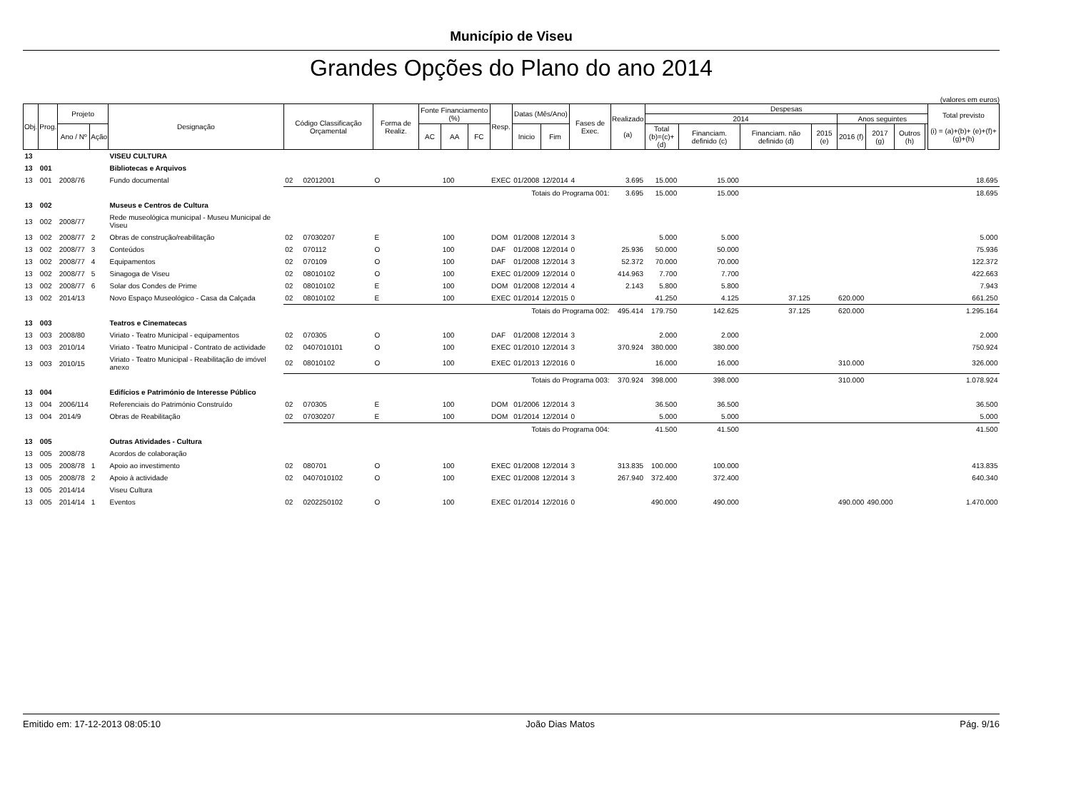Município de Viseu
Grandes Opções do Plano do ano 2014
(valores em euros)
| Obj. | Prog. | Projeto | | Designação | Código Classificação Orçamental | | Forma de Realiz. | Fonte Financiamento (%) | | | Resp. | Datas (Mês/Ano) | | Fases de Exec. | Realizado (a) | Despesas | | | | | | | | Total previsto (i) = (a)+(b)+ (e)+(f)+(g)+(h) |
| --- | --- | --- | --- | --- | --- | --- | --- | --- | --- | --- | --- | --- | --- | --- | --- | --- | --- | --- | --- | --- | --- | --- | --- | --- |
| | | | | | | | | | | | | | | | | 2014 | | | | Anos seguintes | | | | |
| | | | | | | | | | | | | | | | | Total (b)=(c)+(d) | Financiam. definido (c) | Financiam. não definido (d) | | 2015 (e) | 2016 (f) | 2017 (g) | Outros (h) | |
| | | Ano / Nº | Ação | | | | | AC | AA | FC | | Inicio | Fim | | | | | | | | | | | |
| 13 | | | | VISEU CULTURA | | | | | | | | | | | | | | | | | | | | |
| 13 | 001 | | | Bibliotecas e Arquivos | | | | | | | | | | | | | | | | | | | | |
| 13 | 001 | 2008/76 | | Fundo documental | 02 | 02012001 | O | | 100 | | EXEC | 01/2008 | 12/2014 | 4 | 3.695 | 15.000 | 15.000 | | | | | | | 18.695 |
| | | | | | Totais do Programa 001: | | | | | | | | | | 3.695 | 15.000 | 15.000 | | | | | | | 18.695 |
| 13 | 002 | | | Museus e Centros de Cultura | | | | | | | | | | | | | | | | | | | | |
| 13 | 002 | 2008/77 | | Rede museológica municipal - Museu Municipal de Viseu | | | | | | | | | | | | | | | | | | | | |
| 13 | 002 | 2008/77 | 2 | Obras de construção/reabilitação | 02 | 07030207 | E | | 100 | | DOM | 01/2008 | 12/2014 | 3 | | 5.000 | 5.000 | | | | | | | 5.000 |
| 13 | 002 | 2008/77 | 3 | Conteúdos | 02 | 070112 | O | | 100 | | DAF | 01/2008 | 12/2014 | 0 | 25.936 | 50.000 | 50.000 | | | | | | | 75.936 |
| 13 | 002 | 2008/77 | 4 | Equipamentos | 02 | 070109 | O | | 100 | | DAF | 01/2008 | 12/2014 | 3 | 52.372 | 70.000 | 70.000 | | | | | | | 122.372 |
| 13 | 002 | 2008/77 | 5 | Sinagoga de Viseu | 02 | 08010102 | O | | 100 | | EXEC | 01/2009 | 12/2014 | 0 | 414.963 | 7.700 | 7.700 | | | | | | | 422.663 |
| 13 | 002 | 2008/77 | 6 | Solar dos Condes de Prime | 02 | 08010102 | E | | 100 | | DOM | 01/2008 | 12/2014 | 4 | 2.143 | 5.800 | 5.800 | | | | | | | 7.943 |
| 13 | 002 | 2014/13 | | Novo Espaço Museológico - Casa da Calçada | 02 | 08010102 | E | | 100 | | EXEC | 01/2014 | 12/2015 | 0 | | 41.250 | 4.125 | 37.125 | | 620.000 | | | | 661.250 |
| | | | | | Totais do Programa 002: | | | | | | | | | | 495.414 | 179.750 | 142.625 | 37.125 | | 620.000 | | | | 1.295.164 |
| 13 | 003 | | | Teatros e Cinematecas | | | | | | | | | | | | | | | | | | | | |
| 13 | 003 | 2008/80 | | Viriato - Teatro Municipal - equipamentos | 02 | 070305 | O | | 100 | | DAF | 01/2008 | 12/2014 | 3 | | 2.000 | 2.000 | | | | | | | 2.000 |
| 13 | 003 | 2010/14 | | Viriato - Teatro Municipal - Contrato de actividade | 02 | 0407010101 | O | | 100 | | EXEC | 01/2010 | 12/2014 | 3 | 370.924 | 380.000 | 380.000 | | | | | | | 750.924 |
| 13 | 003 | 2010/15 | | Viriato - Teatro Municipal - Reabilitação de imóvel anexo | 02 | 08010102 | O | | 100 | | EXEC | 01/2013 | 12/2016 | 0 | | 16.000 | 16.000 | | | 310.000 | | | | 326.000 |
| | | | | | Totais do Programa 003: | | | | | | | | | | 370.924 | 398.000 | 398.000 | | | 310.000 | | | | 1.078.924 |
| 13 | 004 | | | Edifícios e Património de Interesse Público | | | | | | | | | | | | | | | | | | | | |
| 13 | 004 | 2006/114 | | Referenciais do Património Construído | 02 | 070305 | E | | 100 | | DOM | 01/2006 | 12/2014 | 3 | | 36.500 | 36.500 | | | | | | | 36.500 |
| 13 | 004 | 2014/9 | | Obras de Reabilitação | 02 | 07030207 | E | | 100 | | DOM | 01/2014 | 12/2014 | 0 | | 5.000 | 5.000 | | | | | | | 5.000 |
| | | | | | Totais do Programa 004: | | | | | | | | | | | 41.500 | 41.500 | | | | | | | 41.500 |
| 13 | 005 | | | Outras Atividades - Cultura | | | | | | | | | | | | | | | | | | | | |
| 13 | 005 | 2008/78 | | Acordos de colaboração | | | | | | | | | | | | | | | | | | | | |
| 13 | 005 | 2008/78 | 1 | Apoio ao investimento | 02 | 080701 | O | | 100 | | EXEC | 01/2008 | 12/2014 | 3 | 313.835 | 100.000 | 100.000 | | | | | | | 413.835 |
| 13 | 005 | 2008/78 | 2 | Apoio à actividade | 02 | 0407010102 | O | | 100 | | EXEC | 01/2008 | 12/2014 | 3 | 267.940 | 372.400 | 372.400 | | | | | | | 640.340 |
| 13 | 005 | 2014/14 | | Viseu Cultura | | | | | | | | | | | | | | | | | | | | |
| 13 | 005 | 2014/14 | 1 | Eventos | 02 | 0202250102 | O | | 100 | | EXEC | 01/2014 | 12/2016 | 0 | | 490.000 | 490.000 | | | 490.000 | 490.000 | | | 1.470.000 |
Emitido em: 17-12-2013 08:05:10 João Dias Matos Pág. 9/16